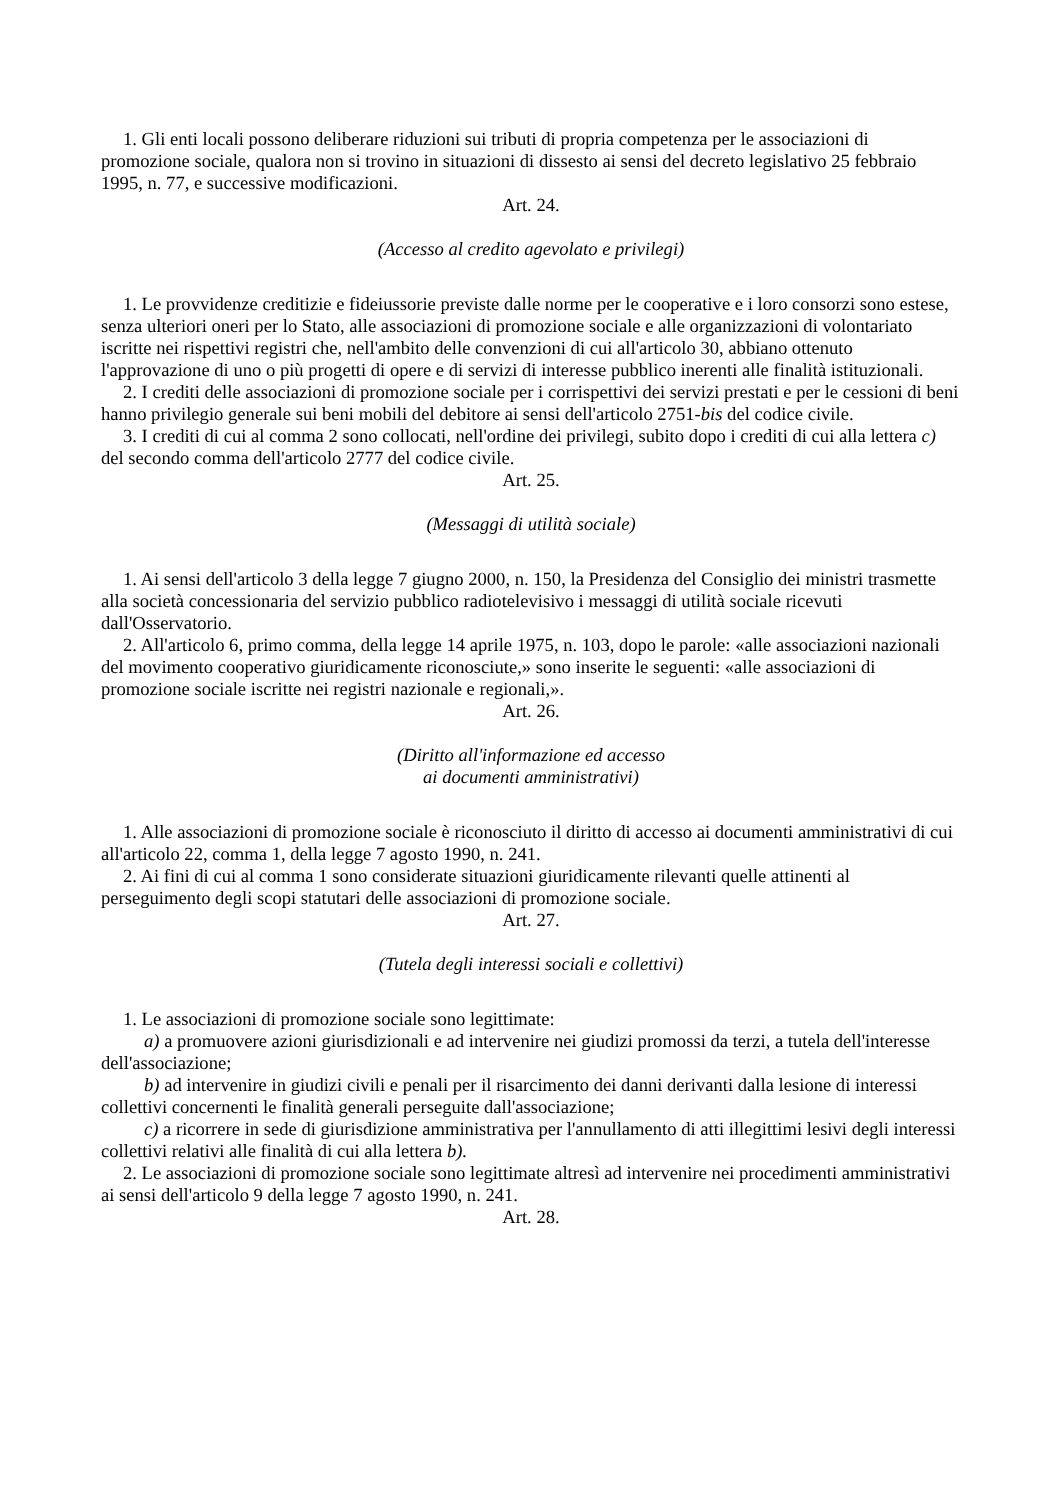1. Gli enti locali possono deliberare riduzioni sui tributi di propria competenza per le associazioni di promozione sociale, qualora non si trovino in situazioni di dissesto ai sensi del decreto legislativo 25 febbraio 1995, n. 77, e successive modificazioni.
Art. 24.
(Accesso al credito agevolato e privilegi)
1. Le provvidenze creditizie e fideiussorie previste dalle norme per le cooperative e i loro consorzi sono estese, senza ulteriori oneri per lo Stato, alle associazioni di promozione sociale e alle organizzazioni di volontariato iscritte nei rispettivi registri che, nell'ambito delle convenzioni di cui all'articolo 30, abbiano ottenuto l'approvazione di uno o più progetti di opere e di servizi di interesse pubblico inerenti alle finalità istituzionali.
2. I crediti delle associazioni di promozione sociale per i corrispettivi dei servizi prestati e per le cessioni di beni hanno privilegio generale sui beni mobili del debitore ai sensi dell'articolo 2751-bis del codice civile.
3. I crediti di cui al comma 2 sono collocati, nell'ordine dei privilegi, subito dopo i crediti di cui alla lettera c) del secondo comma dell'articolo 2777 del codice civile.
Art. 25.
(Messaggi di utilità sociale)
1. Ai sensi dell'articolo 3 della legge 7 giugno 2000, n. 150, la Presidenza del Consiglio dei ministri trasmette alla società concessionaria del servizio pubblico radiotelevisivo i messaggi di utilità sociale ricevuti dall'Osservatorio.
2. All'articolo 6, primo comma, della legge 14 aprile 1975, n. 103, dopo le parole: «alle associazioni nazionali del movimento cooperativo giuridicamente riconosciute,» sono inserite le seguenti: «alle associazioni di promozione sociale iscritte nei registri nazionale e regionali,».
Art. 26.
(Diritto all'informazione ed accesso
ai documenti amministrativi)
1. Alle associazioni di promozione sociale è riconosciuto il diritto di accesso ai documenti amministrativi di cui all'articolo 22, comma 1, della legge 7 agosto 1990, n. 241.
2. Ai fini di cui al comma 1 sono considerate situazioni giuridicamente rilevanti quelle attinenti al perseguimento degli scopi statutari delle associazioni di promozione sociale.
Art. 27.
(Tutela degli interessi sociali e collettivi)
1. Le associazioni di promozione sociale sono legittimate:
a) a promuovere azioni giurisdizionali e ad intervenire nei giudizi promossi da terzi, a tutela dell'interesse dell'associazione;
b) ad intervenire in giudizi civili e penali per il risarcimento dei danni derivanti dalla lesione di interessi collettivi concernenti le finalità generali perseguite dall'associazione;
c) a ricorrere in sede di giurisdizione amministrativa per l'annullamento di atti illegittimi lesivi degli interessi collettivi relativi alle finalità di cui alla lettera b).
2. Le associazioni di promozione sociale sono legittimate altresì ad intervenire nei procedimenti amministrativi ai sensi dell'articolo 9 della legge 7 agosto 1990, n. 241.
Art. 28.